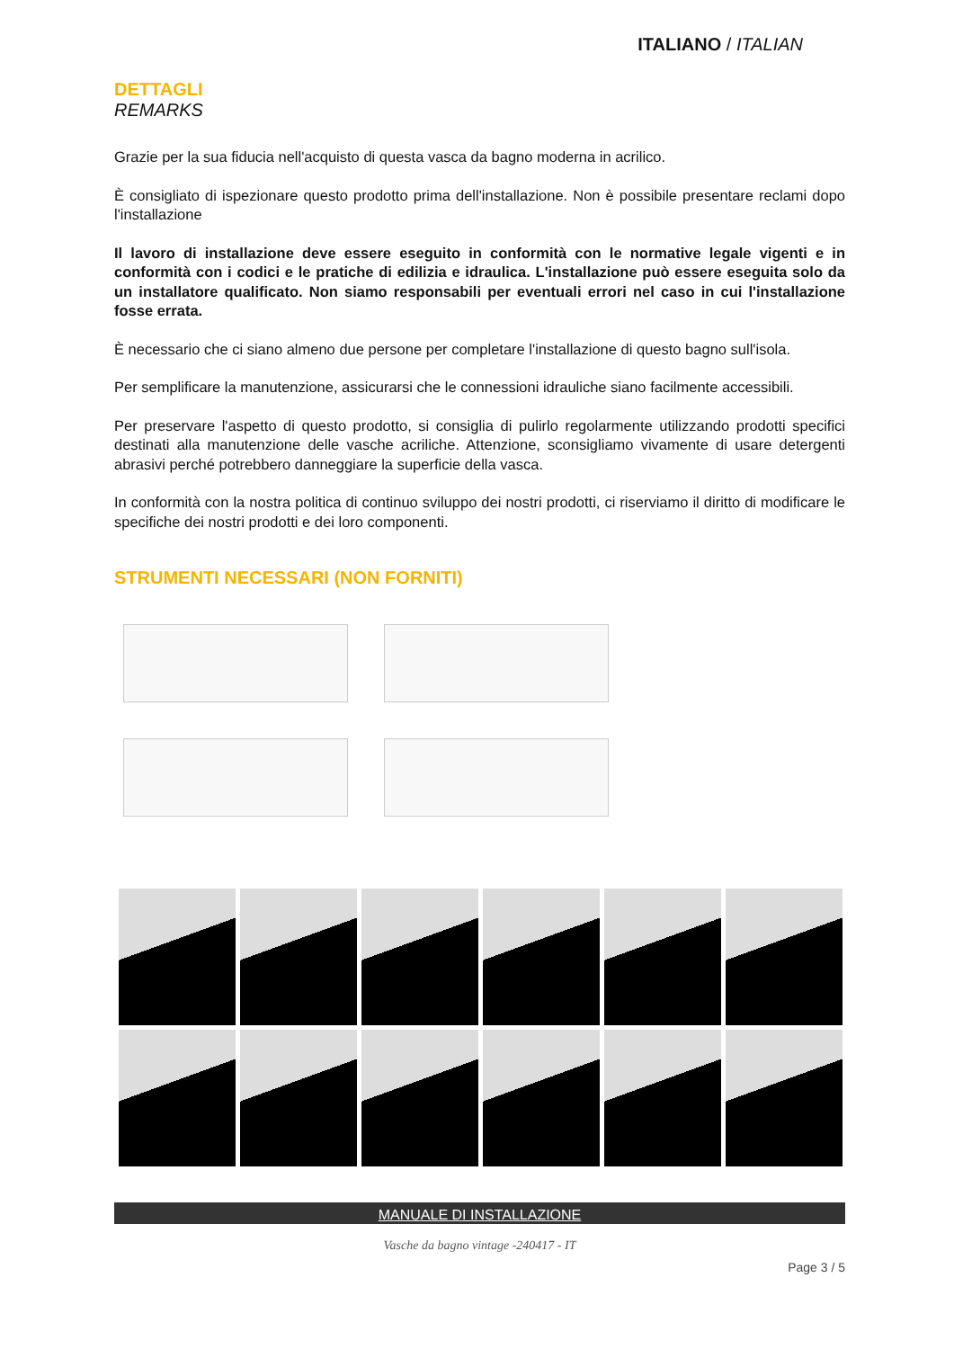ITALIANO / ITALIAN
DETTAGLI
REMARKS
Grazie per la sua fiducia nell'acquisto di questa vasca da bagno moderna in acrilico.
È consigliato di ispezionare questo prodotto prima dell'installazione. Non è possibile presentare reclami dopo l'installazione
Il lavoro di installazione deve essere eseguito in conformità con le normative legale vigenti e in conformità con i codici e le pratiche di edilizia e idraulica. L'installazione può essere eseguita solo da un installatore qualificato. Non siamo responsabili per eventuali errori nel caso in cui l'installazione fosse errata.
È necessario che ci siano almeno due persone per completare l'installazione di questo bagno sull'isola.
Per semplificare la manutenzione, assicurarsi che le connessioni idrauliche siano facilmente accessibili.
Per preservare l'aspetto di questo prodotto, si consiglia di pulirlo regolarmente utilizzando prodotti specifici destinati alla manutenzione delle vasche acriliche. Attenzione, sconsigliamo vivamente di usare detergenti abrasivi perché potrebbero danneggiare la superficie della vasca.
In conformità con la nostra politica di continuo sviluppo dei nostri prodotti, ci riserviamo il diritto di modificare le specifiche dei nostri prodotti e dei loro componenti.
STRUMENTI NECESSARI (NON FORNITI)
MANUALE DI INSTALLAZIONE
Vasche da bagno vintage -240417 - IT
Page 3 / 5